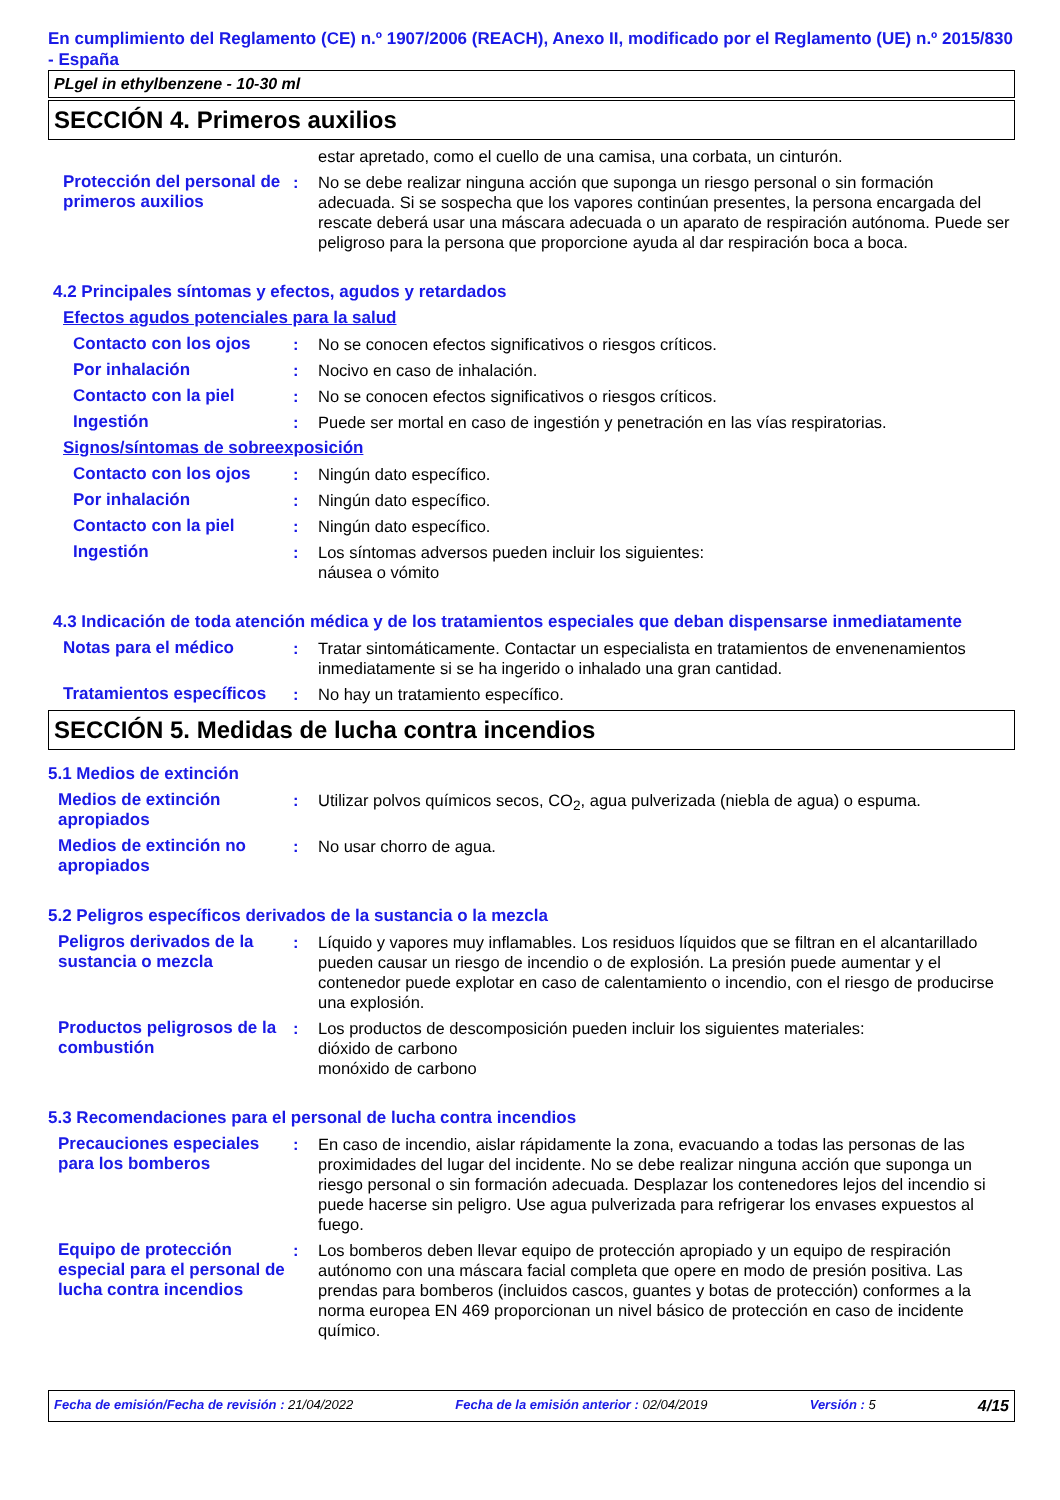En cumplimiento del Reglamento (CE) n.º 1907/2006 (REACH), Anexo II, modificado por el Reglamento (UE) n.º 2015/830 - España
PLgel in ethylbenzene - 10-30 ml
SECCIÓN 4. Primeros auxilios
estar apretado, como el cuello de una camisa, una corbata, un cinturón.
Protección del personal de primeros auxilios
: No se debe realizar ninguna acción que suponga un riesgo personal o sin formación adecuada. Si se sospecha que los vapores continúan presentes, la persona encargada del rescate deberá usar una máscara adecuada o un aparato de respiración autónoma. Puede ser peligroso para la persona que proporcione ayuda al dar respiración boca a boca.
4.2 Principales síntomas y efectos, agudos y retardados
Efectos agudos potenciales para la salud
Contacto con los ojos : No se conocen efectos significativos o riesgos críticos.
Por inhalación : Nocivo en caso de inhalación.
Contacto con la piel : No se conocen efectos significativos o riesgos críticos.
Ingestión : Puede ser mortal en caso de ingestión y penetración en las vías respiratorias.
Signos/síntomas de sobreexposición
Contacto con los ojos : Ningún dato específico.
Por inhalación : Ningún dato específico.
Contacto con la piel : Ningún dato específico.
Ingestión : Los síntomas adversos pueden incluir los siguientes:
náusea o vómito
4.3 Indicación de toda atención médica y de los tratamientos especiales que deban dispensarse inmediatamente
Notas para el médico : Tratar sintomáticamente. Contactar un especialista en tratamientos de envenenamientos inmediatamente si se ha ingerido o inhalado una gran cantidad.
Tratamientos específicos
: No hay un tratamiento específico.
SECCIÓN 5. Medidas de lucha contra incendios
5.1 Medios de extinción
Medios de extinción apropiados
: Utilizar polvos químicos secos, CO<sub>2</sub>, agua pulverizada (niebla de agua) o espuma.
Medios de extinción no apropiados
: No usar chorro de agua.
5.2 Peligros específicos derivados de la sustancia o la mezcla
Peligros derivados de la sustancia o mezcla
: Líquido y vapores muy inflamables. Los residuos líquidos que se filtran en el alcantarillado pueden causar un riesgo de incendio o de explosión. La presión puede aumentar y el contenedor puede explotar en caso de calentamiento o incendio, con el riesgo de producirse una explosión.
Productos peligrosos de la combustión
: Los productos de descomposición pueden incluir los siguientes materiales:
dióxido de carbono
monóxido de carbono
5.3 Recomendaciones para el personal de lucha contra incendios
Precauciones especiales para los bomberos
: En caso de incendio, aislar rápidamente la zona, evacuando a todas las personas de las proximidades del lugar del incidente. No se debe realizar ninguna acción que suponga un riesgo personal o sin formación adecuada. Desplazar los contenedores lejos del incendio si puede hacerse sin peligro. Use agua pulverizada para refrigerar los envases expuestos al fuego.
Equipo de protección especial para el personal de lucha contra incendios
: Los bomberos deben llevar equipo de protección apropiado y un equipo de respiración autónomo con una máscara facial completa que opere en modo de presión positiva. Las prendas para bomberos (incluidos cascos, guantes y botas de protección) conformes a la norma europea EN 469 proporcionan un nivel básico de protección en caso de incidente químico.
Fecha de emisión/Fecha de revisión : 21/04/2022 Fecha de la emisión anterior : 02/04/2019 Versión : 5 4/15